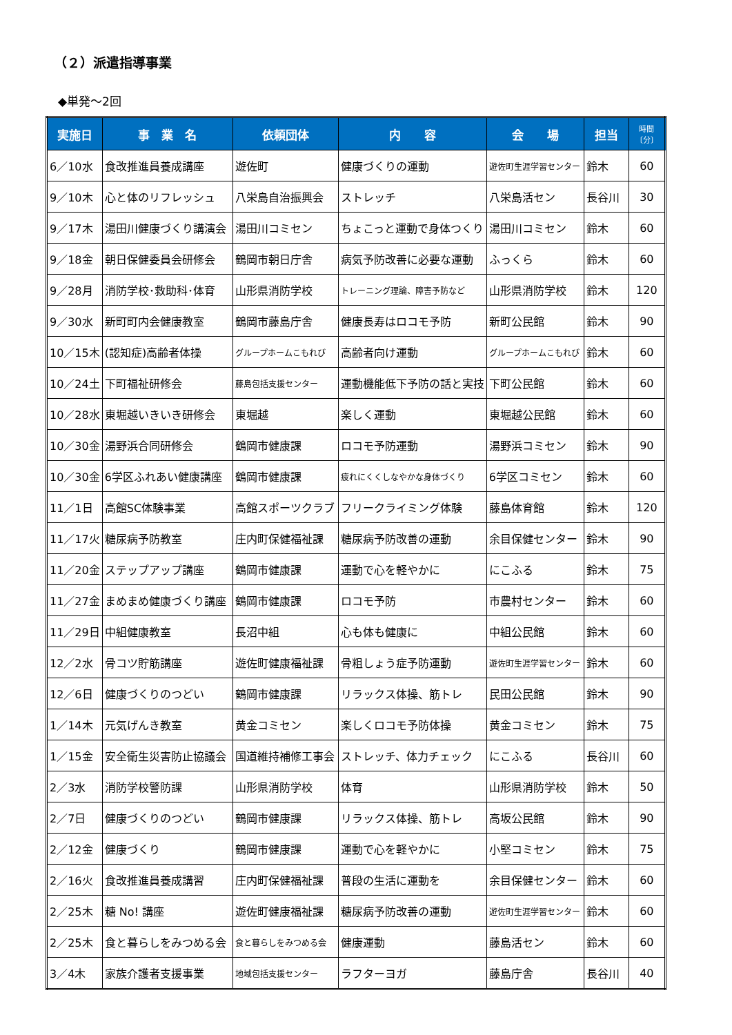（２）派遣指導事業
◆単発～2回
| 実施日 | 事 業 名 | 依頼団体 | 内 容 | 会 場 | 担当 | 時間〔分〕 |
| --- | --- | --- | --- | --- | --- | --- |
| 6／10水 | 食改推進員養成講座 | 遊佐町 | 健康づくりの運動 | 遊佐町生涯学習センター | 鈴木 | 60 |
| 9／10木 | 心と体のリフレッシュ | 八栄島自治振興会 | ストレッチ | 八栄島活セン | 長谷川 | 30 |
| 9／17木 | 湯田川健康づくり講演会 | 湯田川コミセン | ちょこっと運動で身体つくり | 湯田川コミセン | 鈴木 | 60 |
| 9／18金 | 朝日保健委員会研修会 | 鶴岡市朝日庁舎 | 病気予防改善に必要な運動 | ふっくら | 鈴木 | 60 |
| 9／28月 | 消防学校･救助科･体育 | 山形県消防学校 | トレーニング理論、障害予防など | 山形県消防学校 | 鈴木 | 120 |
| 9／30水 | 新町町内会健康教室 | 鶴岡市藤島庁舎 | 健康長寿はロコモ予防 | 新町公民館 | 鈴木 | 90 |
| 10／15木 | (認知症)高齢者体操 | グループホームこもれび | 高齢者向け運動 | グループホームこもれび | 鈴木 | 60 |
| 10／24土 | 下町福祉研修会 | 藤島包括支援センター | 運動機能低下予防の話と実技 | 下町公民館 | 鈴木 | 60 |
| 10／28水 | 東堀越いきいき研修会 | 東堀越 | 楽しく運動 | 東堀越公民館 | 鈴木 | 60 |
| 10／30金 | 湯野浜合同研修会 | 鶴岡市健康課 | ロコモ予防運動 | 湯野浜コミセン | 鈴木 | 90 |
| 10／30金 | 6学区ふれあい健康講座 | 鶴岡市健康課 | 疲れにくくしなやかな身体づくり | 6学区コミセン | 鈴木 | 60 |
| 11／1日 | 高館SC体験事業 | 高館スポーツクラブ | フリークライミング体験 | 藤島体育館 | 鈴木 | 120 |
| 11／17火 | 糖尿病予防教室 | 庄内町保健福祉課 | 糖尿病予防改善の運動 | 余目保健センター | 鈴木 | 90 |
| 11／20金 | ステップアップ講座 | 鶴岡市健康課 | 運動で心を軽やかに | にこふる | 鈴木 | 75 |
| 11／27金 | まめまめ健康づくり講座 | 鶴岡市健康課 | ロコモ予防 | 市農村センター | 鈴木 | 60 |
| 11／29日 | 中組健康教室 | 長沼中組 | 心も体も健康に | 中組公民館 | 鈴木 | 60 |
| 12／2水 | 骨コツ貯筋講座 | 遊佐町健康福祉課 | 骨粗しょう症予防運動 | 遊佐町生涯学習センター | 鈴木 | 60 |
| 12／6日 | 健康づくりのつどい | 鶴岡市健康課 | リラックス体操、筋トレ | 民田公民館 | 鈴木 | 90 |
| 1／14木 | 元気げんき教室 | 黄金コミセン | 楽しくロコモ予防体操 | 黄金コミセン | 鈴木 | 75 |
| 1／15金 | 安全衛生災害防止協議会 | 国道維持補修工事会 | ストレッチ、体力チェック | にこふる | 長谷川 | 60 |
| 2／3水 | 消防学校警防課 | 山形県消防学校 | 体育 | 山形県消防学校 | 鈴木 | 50 |
| 2／7日 | 健康づくりのつどい | 鶴岡市健康課 | リラックス体操、筋トレ | 高坂公民館 | 鈴木 | 90 |
| 2／12金 | 健康づくり | 鶴岡市健康課 | 運動で心を軽やかに | 小堅コミセン | 鈴木 | 75 |
| 2／16火 | 食改推進員養成講習 | 庄内町保健福祉課 | 普段の生活に運動を | 余目保健センター | 鈴木 | 60 |
| 2／25木 | 糖 No! 講座 | 遊佐町健康福祉課 | 糖尿病予防改善の運動 | 遊佐町生涯学習センター | 鈴木 | 60 |
| 2／25木 | 食と暮らしをみつめる会 | 食と暮らしをみつめる会 | 健康運動 | 藤島活セン | 鈴木 | 60 |
| 3／4木 | 家族介護者支援事業 | 地域包括支援センター | ラフターヨガ | 藤島庁舎 | 長谷川 | 40 |